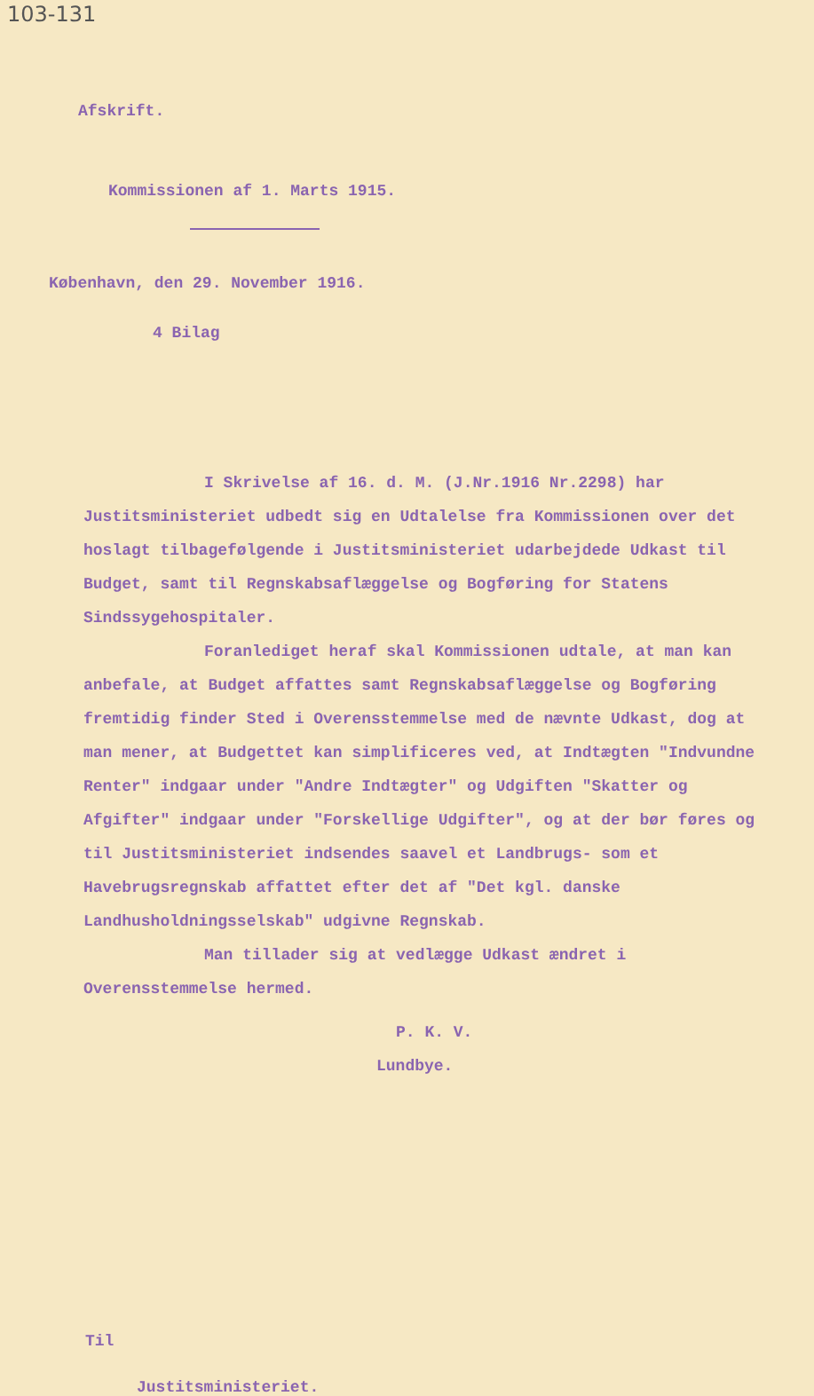103-131
Afskrift.
Kommissionen af 1. Marts 1915.
København, den 29. November 1916.
4 Bilag
I Skrivelse af 16. d. M. (J.Nr.1916 Nr.2298) har Justitsministeriet udbedt sig en Udtalelse fra Kommissionen over det hoslagt tilbagefølgende i Justitsministeriet udarbejdede Udkast til Budget, samt til Regnskabsaflæggelse og Bogføring for Statens Sindssygehospitaler.
Foranlediget heraf skal Kommissionen udtale, at man kan anbefale, at Budget affattes samt Regnskabsaflæggelse og Bogføring fremtidig finder Sted i Overensstemmelse med de nævnte Udkast, dog at man mener, at Budgettet kan simplificeres ved, at Indtægten "Indvundne Renter" indgaar under "Andre Indtægter" og Udgiften "Skatter og Afgifter" indgaar under "Forskellige Udgifter", og at der bør føres og til Justitsministeriet indsendes saavel et Landbrugs- som et Havebrugsregnskab affattet efter det af "Det kgl. danske Landhusholdningsselskab" udgivne Regnskab.
Man tillader sig at vedlægge Udkast ændret i Overensstemmelse hermed.
P. K. V.
Lundbye.
Til
Justitsministeriet.